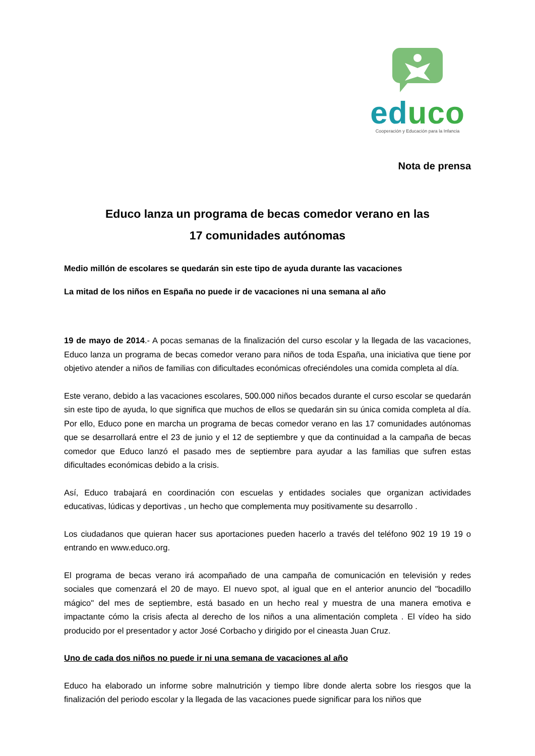educo
Cooperación y Educación para la Infancia
Nota de prensa
Educo lanza un programa de becas comedor verano en las
17 comunidades autónomas
Medio millón de escolares se quedarán sin este tipo de ayuda durante las vacaciones
La mitad de los niños en España no puede ir de vacaciones ni una semana al año
19 de mayo de 2014.- A pocas semanas de la finalización del curso escolar y la llegada de las vacaciones, Educo lanza un programa de becas comedor verano para niños de toda España, una iniciativa que tiene por objetivo atender a niños de familias con dificultades económicas ofreciéndoles una comida completa al día.
Este verano, debido a las vacaciones escolares, 500.000 niños becados durante el curso escolar se quedarán sin este tipo de ayuda, lo que significa que muchos de ellos se quedarán sin su única comida completa al día. Por ello, Educo pone en marcha un programa de becas comedor verano en las 17 comunidades autónomas que se desarrollará entre el 23 de junio y el 12 de septiembre y que da continuidad a la campaña de becas comedor que Educo lanzó el pasado mes de septiembre para ayudar a las familias que sufren estas dificultades económicas debido a la crisis.
Así, Educo trabajará en coordinación con escuelas y entidades sociales que organizan actividades educativas, lúdicas y deportivas , un hecho que complementa muy positivamente su desarrollo .
Los ciudadanos que quieran hacer sus aportaciones pueden hacerlo a través del teléfono 902 19 19 19 o entrando en www.educo.org.
El programa de becas verano irá acompañado de una campaña de comunicación en televisión y redes sociales que comenzará el 20 de mayo. El nuevo spot, al igual que en el anterior anuncio del "bocadillo mágico" del mes de septiembre, está basado en un hecho real y muestra de una manera emotiva e impactante cómo la crisis afecta al derecho de los niños a una alimentación completa . El vídeo ha sido producido por el presentador y actor José Corbacho y dirigido por el cineasta Juan Cruz.
Uno de cada dos niños no puede ir ni una semana de vacaciones al año
Educo ha elaborado un informe sobre malnutrición y tiempo libre donde alerta sobre los riesgos que la finalización del periodo escolar y la llegada de las vacaciones puede significar para los niños que